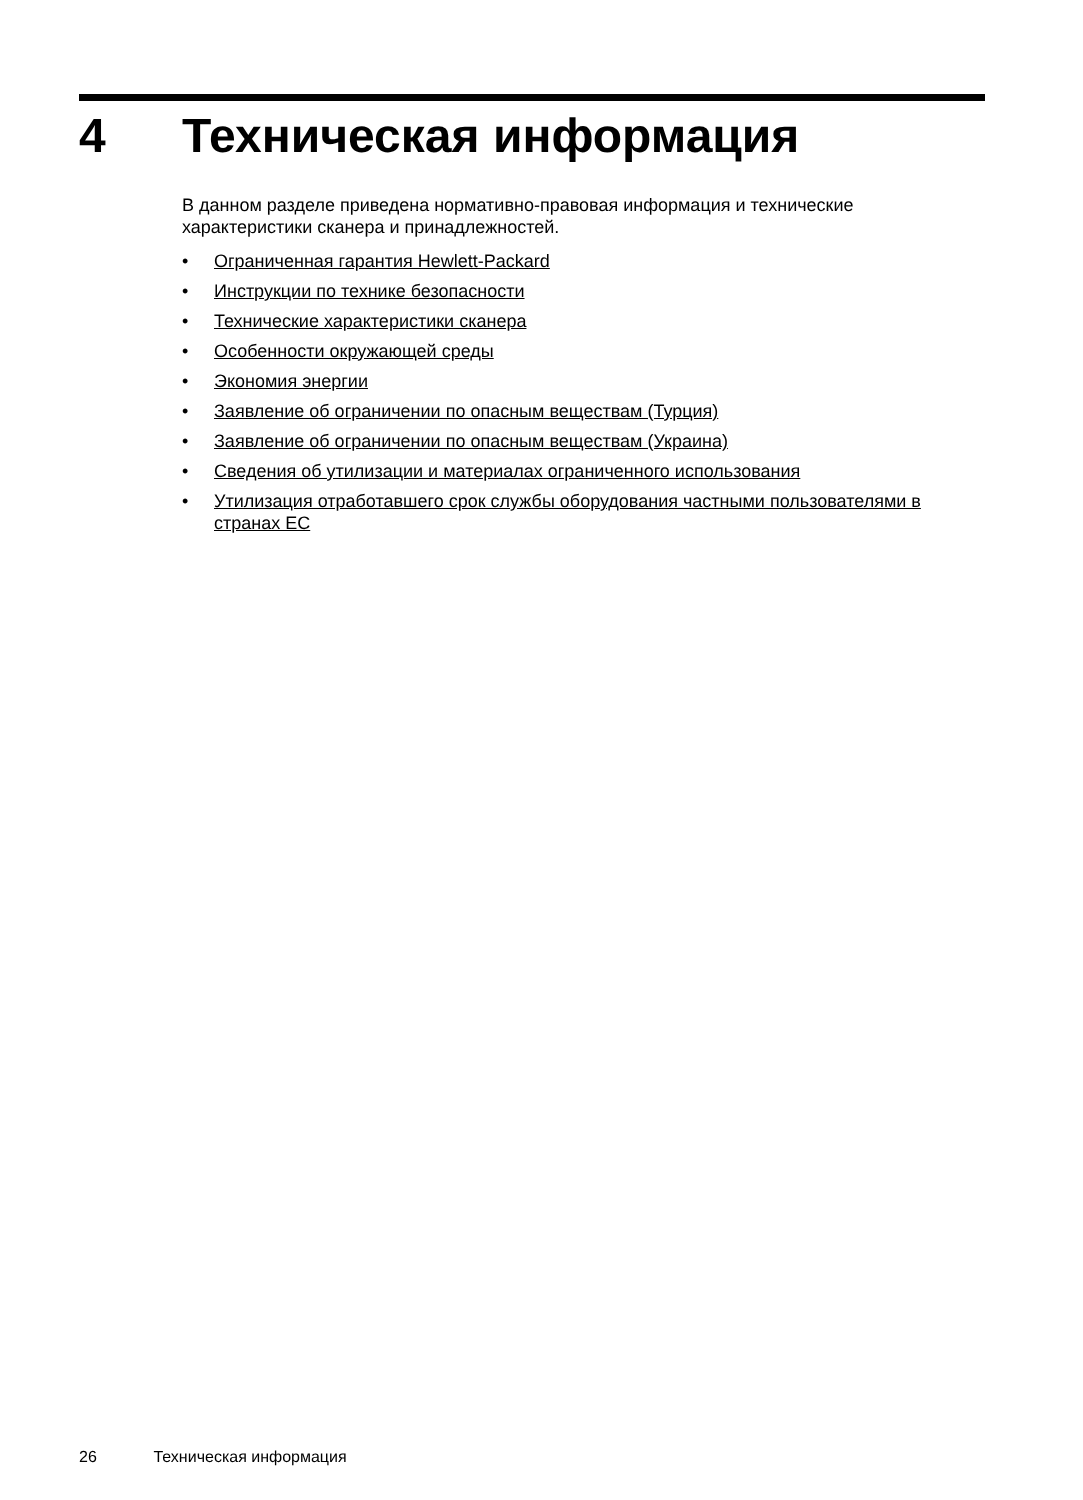4 Техническая информация
В данном разделе приведена нормативно-правовая информация и технические характеристики сканера и принадлежностей.
• Ограниченная гарантия Hewlett-Packard
• Инструкции по технике безопасности
• Технические характеристики сканера
• Особенности окружающей среды
• Экономия энергии
• Заявление об ограничении по опасным веществам (Турция)
• Заявление об ограничении по опасным веществам (Украина)
• Сведения об утилизации и материалах ограниченного использования
• Утилизация отработавшего срок службы оборудования частными пользователями в странах ЕС
26 Техническая информация